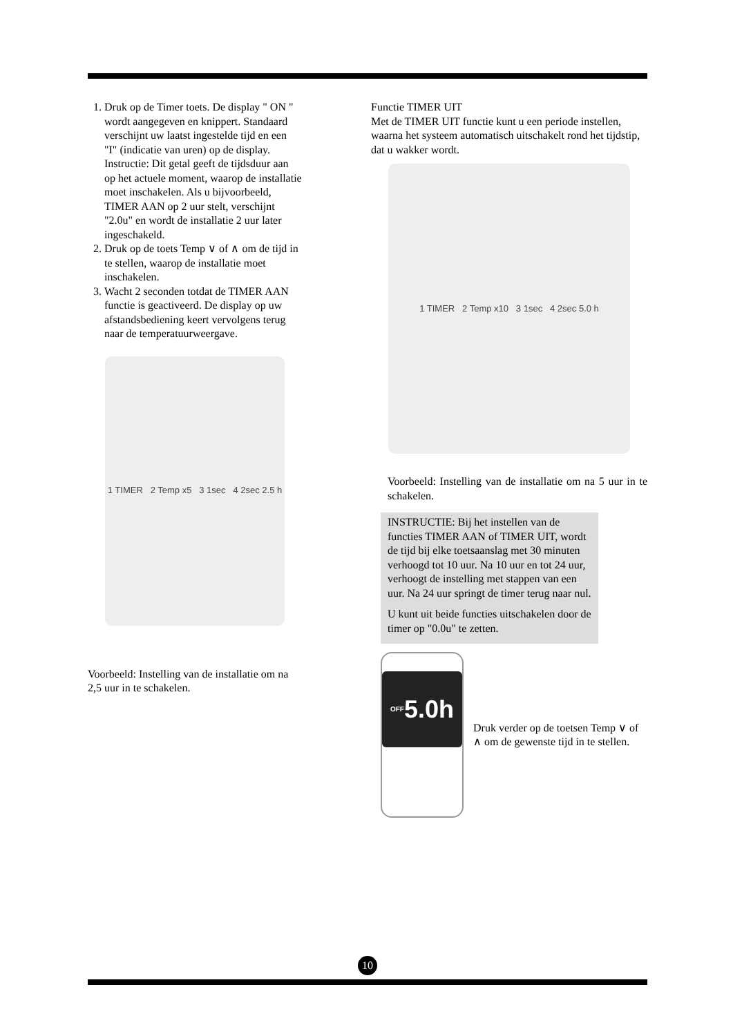1. Druk op de Timer toets. De display " ON " wordt aangegeven en knippert. Standaard verschijnt uw laatst ingestelde tijd en een "I" (indicatie van uren) op de display.
Instructie: Dit getal geeft de tijdsduur aan op het actuele moment, waarop de installatie moet inschakelen. Als u bijvoorbeeld, TIMER AAN op 2 uur stelt, verschijnt "2.0u" en wordt de installatie 2 uur later ingeschakeld.
2. Druk op de toets Temp ∨ of ∧ om de tijd in te stellen, waarop de installatie moet inschakelen.
3. Wacht 2 seconden totdat de TIMER AAN functie is geactiveerd. De display op uw afstandsbediening keert vervolgens terug naar de temperatuurweergave.
1 TIMER 2 Temp x5 3 1sec 4 2sec 2.5 h
Voorbeeld: Instelling van de installatie om na 2,5 uur in te schakelen.
Functie TIMER UIT
Met de TIMER UIT functie kunt u een periode instellen, waarna het systeem automatisch uitschakelt rond het tijdstip, dat u wakker wordt.
1 TIMER 2 Temp x10 3 1sec 4 2sec 5.0 h
Voorbeeld: Instelling van de installatie om na 5 uur in te schakelen.
INSTRUCTIE: Bij het instellen van de functies TIMER AAN of TIMER UIT, wordt de tijd bij elke toetsaanslag met 30 minuten verhoogd tot 10 uur. Na 10 uur en tot 24 uur, verhoogt de instelling met stappen van een uur. Na 24 uur springt de timer terug naar nul.
U kunt uit beide functies uitschakelen door de timer op "0.0u" te zetten.
OFF 5.0h
Druk verder op de toetsen Temp ∨ of ∧ om de gewenste tijd in te stellen.
10